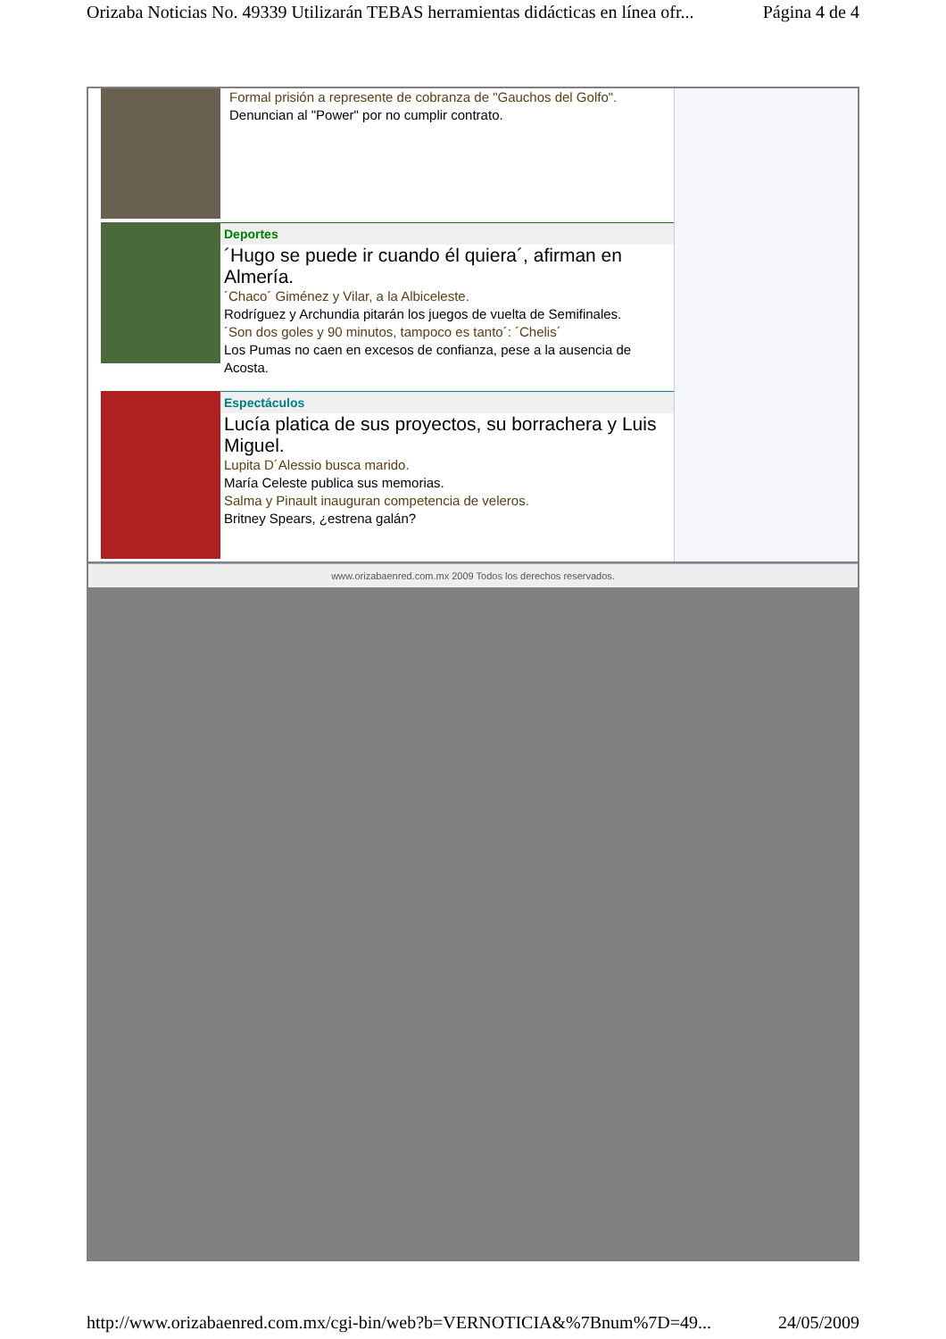Orizaba Noticias No. 49339 Utilizarán TEBAS herramientas didácticas en línea ofr... Página 4 de 4
Formal prisión a represente de cobranza de "Gauchos del Golfo".
Denuncian al "Power" por no cumplir contrato.
Deportes
´Hugo se puede ir cuando él quiera´, afirman en Almería.
´Chaco´ Giménez y Vilar, a la Albiceleste.
Rodríguez y Archundia pitarán los juegos de vuelta de Semifinales.
´Son dos goles y 90 minutos, tampoco es tanto´: ´Chelis´
Los Pumas no caen en excesos de confianza, pese a la ausencia de Acosta.
Espectáculos
Lucía platica de sus proyectos, su borrachera y Luis Miguel.
Lupita D´Alessio busca marido.
María Celeste publica sus memorias.
Salma y Pinault inauguran competencia de veleros.
Britney Spears, ¿estrena galán?
www.orizabaenred.com.mx 2009 Todos los derechos reservados.
http://www.orizabaenred.com.mx/cgi-bin/web?b=VERNOTICIA&%7Bnum%7D=49... 24/05/2009